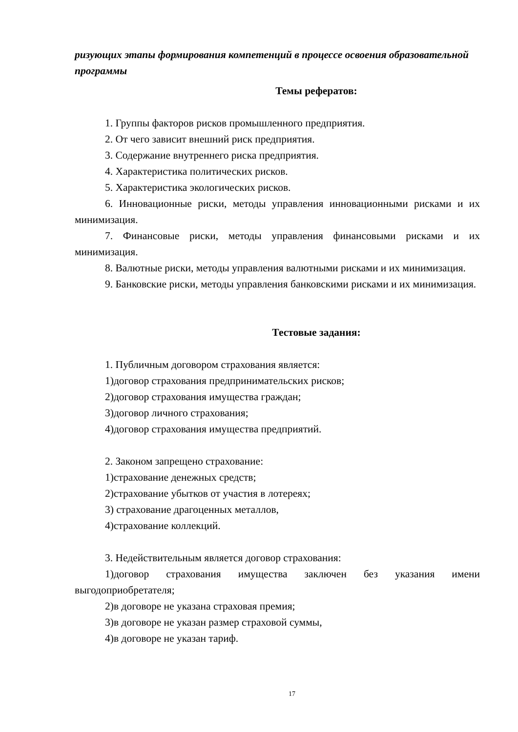ризующих этапы формирования компетенций в процессе освоения образовательной программы
Темы рефератов:
1. Группы факторов рисков промышленного предприятия.
2. От чего зависит внешний риск предприятия.
3. Содержание внутреннего риска предприятия.
4. Характеристика политических рисков.
5. Характеристика экологических рисков.
6. Инновационные риски, методы управления инновационными рисками и их минимизация.
7. Финансовые риски, методы управления финансовыми рисками и их минимизация.
8. Валютные риски, методы управления валютными рисками и их минимизация.
9. Банковские риски, методы управления банковскими рисками и их минимизация.
Тестовые задания:
1. Публичным договором страхования является:
1)договор страхования предпринимательских рисков;
2)договор страхования имущества граждан;
3)договор личного страхования;
4)договор страхования имущества предприятий.
2. Законом запрещено страхование:
1)страхование денежных средств;
2)страхование убытков от участия в лотереях;
3) страхование драгоценных металлов,
4)страхование коллекций.
3. Недействительным является договор страхования:
1)договор страхования имущества заключен без указания имени выгодоприобретателя;
2)в договоре не указана страховая премия;
3)в договоре не указан размер страховой суммы,
4)в договоре не указан тариф.
17